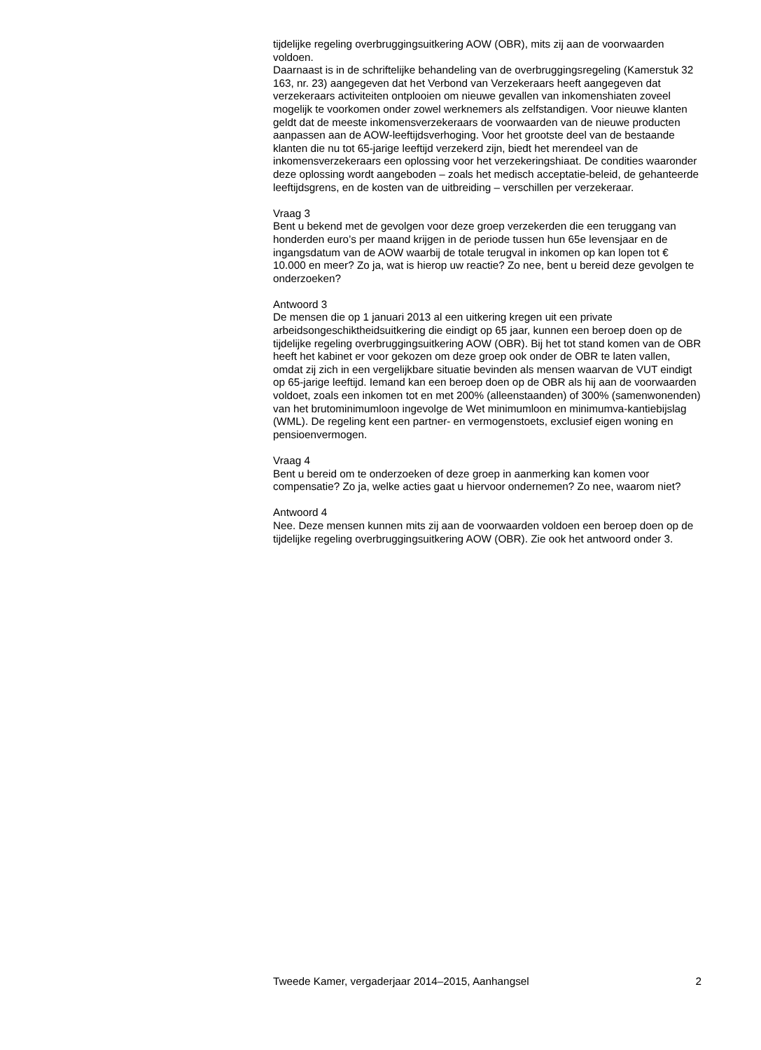tijdelijke regeling overbruggingsuitkering AOW (OBR), mits zij aan de voorwaarden voldoen.
Daarnaast is in de schriftelijke behandeling van de overbruggingsregeling (Kamerstuk 32 163, nr. 23) aangegeven dat het Verbond van Verzekeraars heeft aangegeven dat verzekeraars activiteiten ontplooien om nieuwe gevallen van inkomenshiaten zoveel mogelijk te voorkomen onder zowel werknemers als zelfstandigen. Voor nieuwe klanten geldt dat de meeste inkomensverzekeraars de voorwaarden van de nieuwe producten aanpassen aan de AOW-leeftijdsverhoging. Voor het grootste deel van de bestaande klanten die nu tot 65-jarige leeftijd verzekerd zijn, biedt het merendeel van de inkomensverzekeraars een oplossing voor het verzekeringshiaat. De condities waaronder deze oplossing wordt aangeboden – zoals het medisch acceptatie-beleid, de gehanteerde leeftijdsgrens, en de kosten van de uitbreiding – verschillen per verzekeraar.
Vraag 3
Bent u bekend met de gevolgen voor deze groep verzekerden die een teruggang van honderden euro’s per maand krijgen in de periode tussen hun 65e levensjaar en de ingangsdatum van de AOW waarbij de totale terugval in inkomen op kan lopen tot € 10.000 en meer? Zo ja, wat is hierop uw reactie? Zo nee, bent u bereid deze gevolgen te onderzoeken?
Antwoord 3
De mensen die op 1 januari 2013 al een uitkering kregen uit een private arbeidsongeschiktheidsuitkering die eindigt op 65 jaar, kunnen een beroep doen op de tijdelijke regeling overbruggingsuitkering AOW (OBR). Bij het tot stand komen van de OBR heeft het kabinet er voor gekozen om deze groep ook onder de OBR te laten vallen, omdat zij zich in een vergelijkbare situatie bevinden als mensen waarvan de VUT eindigt op 65-jarige leeftijd. Iemand kan een beroep doen op de OBR als hij aan de voorwaarden voldoet, zoals een inkomen tot en met 200% (alleenstaanden) of 300% (samenwonenden) van het brutominimumloon ingevolge de Wet minimumloon en minimumva-kantiebijslag (WML). De regeling kent een partner- en vermogenstoets, exclusief eigen woning en pensioenvermogen.
Vraag 4
Bent u bereid om te onderzoeken of deze groep in aanmerking kan komen voor compensatie? Zo ja, welke acties gaat u hiervoor ondernemen? Zo nee, waarom niet?
Antwoord 4
Nee. Deze mensen kunnen mits zij aan de voorwaarden voldoen een beroep doen op de tijdelijke regeling overbruggingsuitkering AOW (OBR). Zie ook het antwoord onder 3.
Tweede Kamer, vergaderjaar 2014–2015, Aanhangsel 2